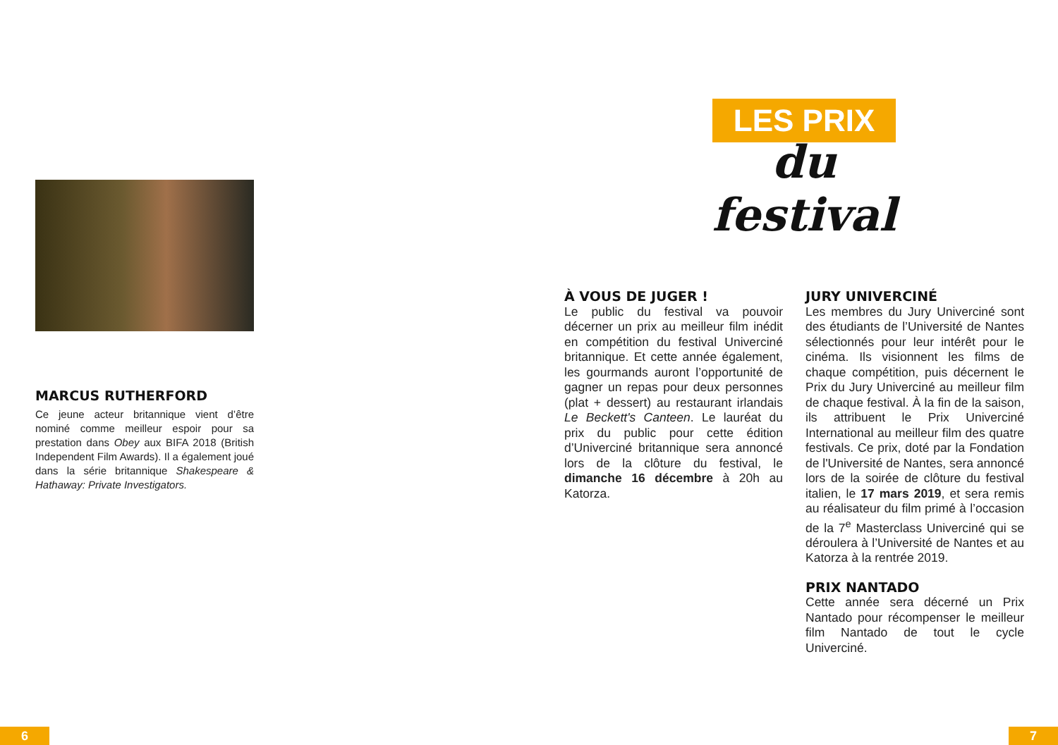MARCUS RUTHERFORD
Ce jeune acteur britannique vient d’être nominé comme meilleur espoir pour sa prestation dans Obey aux BIFA 2018 (British Independent Film Awards). Il a également joué dans la série britannique Shakespeare & Hathaway: Private Investigators.
LES PRIX
du festival
À VOUS DE JUGER !
Le public du festival va pouvoir décerner un prix au meilleur film inédit en compétition du festival Univerciné britannique. Et cette année également, les gourmands auront l’opportunité de gagner un repas pour deux personnes (plat + dessert) au restaurant irlandais Le Beckett's Canteen. Le lauréat du prix du public pour cette édition d’Univerciné britannique sera annoncé lors de la clôture du festival, le dimanche 16 décembre à 20h au Katorza.
JURY UNIVERCINÉ
Les membres du Jury Univerciné sont des étudiants de l’Université de Nantes sélectionnés pour leur intérêt pour le cinéma. Ils visionnent les films de chaque compétition, puis décernent le Prix du Jury Univerciné au meilleur film de chaque festival. À la fin de la saison, ils attribuent le Prix Univerciné International au meilleur film des quatre festivals. Ce prix, doté par la Fondation de l'Université de Nantes, sera annoncé lors de la soirée de clôture du festival italien, le 17 mars 2019, et sera remis au réalisateur du film primé à l’occasion de la 7<sup>e</sup> Masterclass Univerciné qui se déroulera à l’Université de Nantes et au Katorza à la rentrée 2019.
PRIX NANTADO
Cette année sera décerné un Prix Nantado pour récompenser le meilleur film Nantado de tout le cycle Univerciné.
6 7